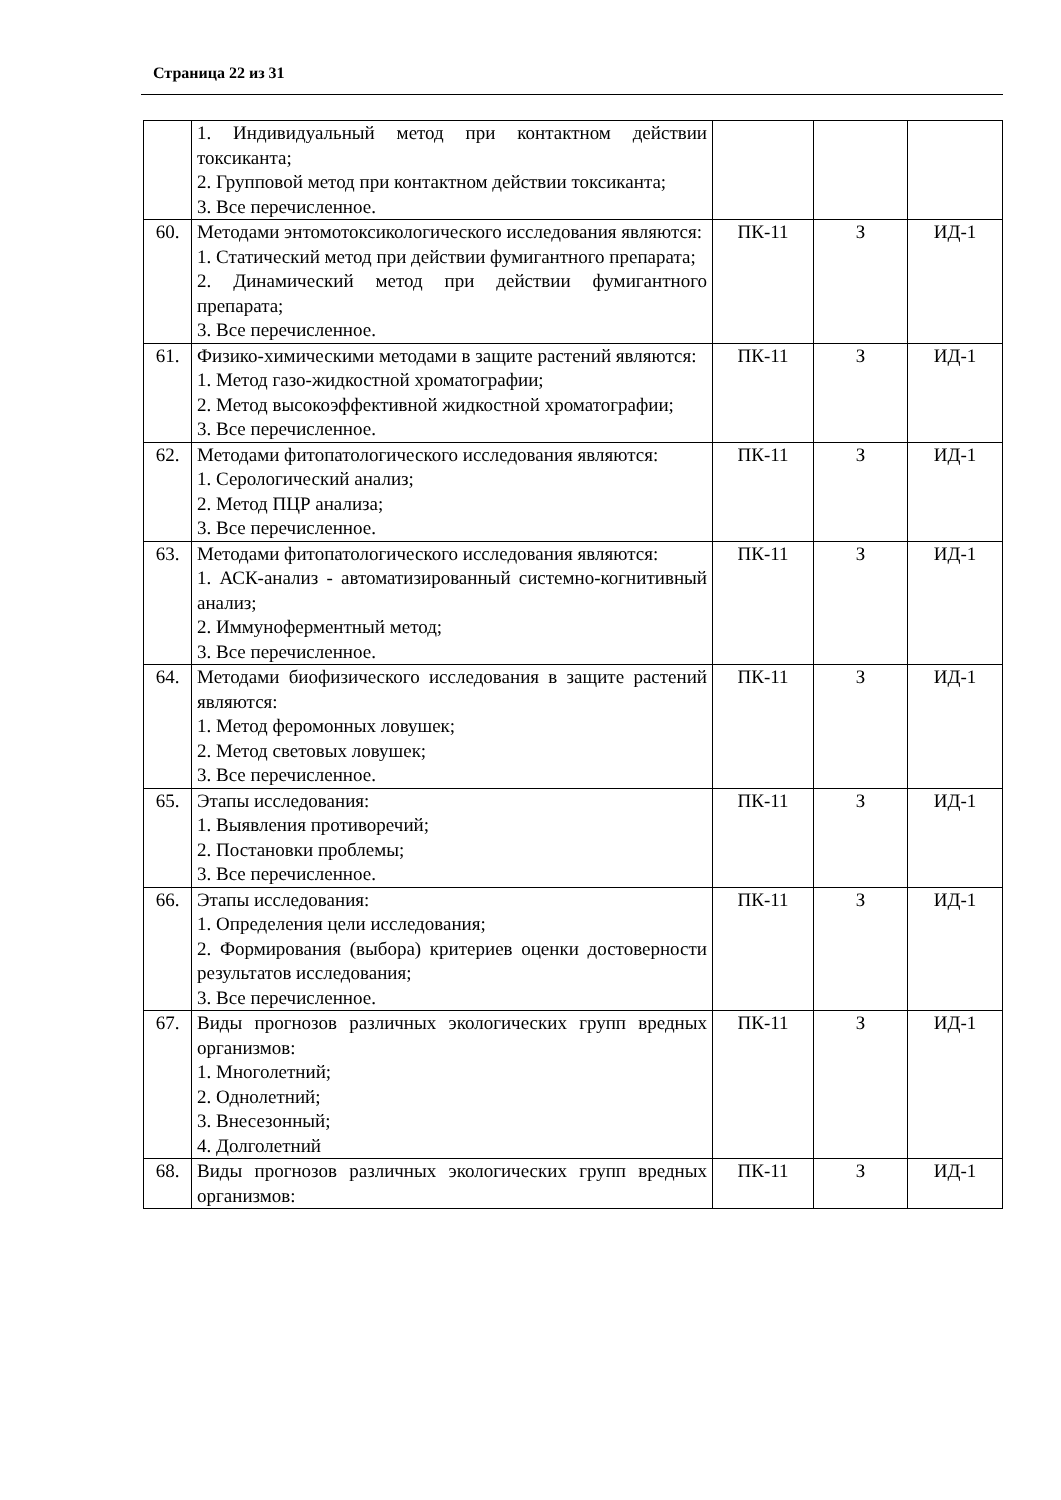Страница 22 из 31
| | 1. Индивидуальный метод при контактном действии токсиканта; 2. Групповой метод при контактном действии токсиканта; 3. Все перечисленное. | | | |
| 60. | Методами энтомотоксикологического исследования являются: 1. Статический метод при действии фумигантного препарата; 2. Динамический метод при действии фумигантного препарата; 3. Все перечисленное. | ПК-11 | З | ИД-1 |
| 61. | Физико-химическими методами в защите растений являются: 1. Метод газо-жидкостной хроматографии; 2. Метод высокоэффективной жидкостной хроматографии; 3. Все перечисленное. | ПК-11 | З | ИД-1 |
| 62. | Методами фитопатологического исследования являются: 1. Серологический анализ; 2. Метод ПЦР анализа; 3. Все перечисленное. | ПК-11 | З | ИД-1 |
| 63. | Методами фитопатологического исследования являются: 1. АСК-анализ - автоматизированный системно-когнитивный анализ; 2. Иммуноферментный метод; 3. Все перечисленное. | ПК-11 | З | ИД-1 |
| 64. | Методами биофизического исследования в защите растений являются: 1. Метод феромонных ловушек; 2. Метод световых ловушек; 3. Все перечисленное. | ПК-11 | З | ИД-1 |
| 65. | Этапы исследования: 1. Выявления противоречий; 2. Постановки проблемы; 3. Все перечисленное. | ПК-11 | З | ИД-1 |
| 66. | Этапы исследования: 1. Определения цели исследования; 2. Формирования (выбора) критериев оценки достоверности результатов исследования; 3. Все перечисленное. | ПК-11 | З | ИД-1 |
| 67. | Виды прогнозов различных экологических групп вредных организмов: 1. Многолетний; 2. Однолетний; 3. Внесезонный; 4. Долголетний | ПК-11 | З | ИД-1 |
| 68. | Виды прогнозов различных экологических групп вредных организмов: | ПК-11 | З | ИД-1 |